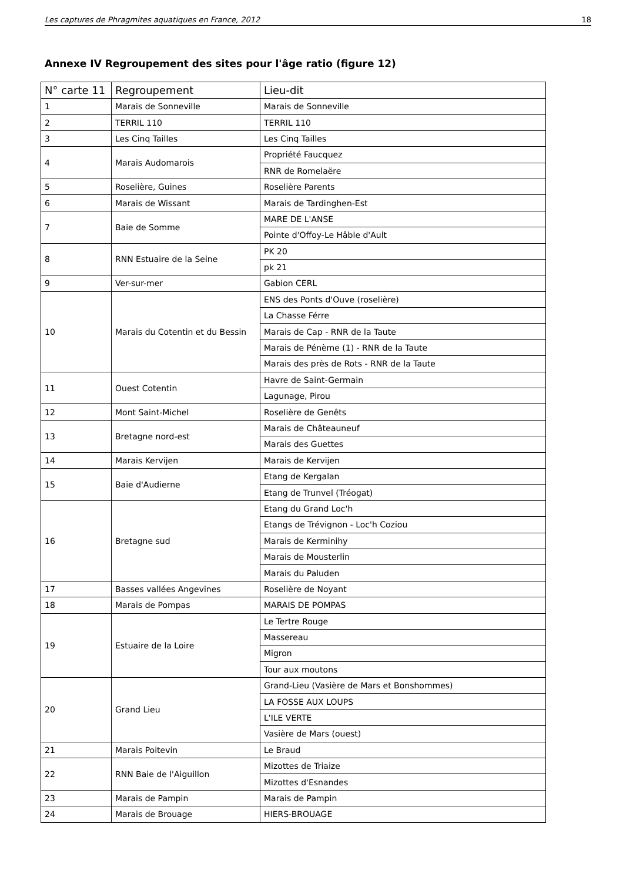Les captures de Phragmites aquatiques en France, 2012 18
Annexe IV Regroupement des sites pour l'âge ratio (figure 12)
| N° carte 11 | Regroupement | Lieu-dit |
| --- | --- | --- |
| 1 | Marais de Sonneville | Marais de Sonneville |
| 2 | TERRIL 110 | TERRIL 110 |
| 3 | Les Cinq Tailles | Les Cinq Tailles |
| 4 | Marais Audomarois | Propriété Faucquez |
| | | RNR de Romelaëre |
| 5 | Roselière, Guines | Roselière Parents |
| 6 | Marais de Wissant | Marais de Tardinghen-Est |
| 7 | Baie de Somme | MARE DE L'ANSE |
| | | Pointe d'Offoy-Le Hâble d'Ault |
| 8 | RNN Estuaire de la Seine | PK 20 |
| | | pk 21 |
| 9 | Ver-sur-mer | Gabion CERL |
| 10 | Marais du Cotentin et du Bessin | ENS des Ponts d'Ouve (roselière) |
| | | La Chasse Férre |
| | | Marais de Cap - RNR de la Taute |
| | | Marais de Pénème (1) - RNR de la Taute |
| | | Marais des près de Rots - RNR de la Taute |
| 11 | Ouest Cotentin | Havre de Saint-Germain |
| | | Lagunage, Pirou |
| 12 | Mont Saint-Michel | Roselière de Genêts |
| 13 | Bretagne nord-est | Marais de Châteauneuf |
| | | Marais des Guettes |
| 14 | Marais Kervijen | Marais de Kervijen |
| 15 | Baie d'Audierne | Etang de Kergalan |
| | | Etang de Trunvel (Tréogat) |
| 16 | Bretagne sud | Etang du Grand Loc'h |
| | | Etangs de Trévignon - Loc'h Coziou |
| | | Marais de Kerminihy |
| | | Marais de Mousterlin |
| | | Marais du Paluden |
| 17 | Basses vallées Angevines | Roselière de Noyant |
| 18 | Marais de Pompas | MARAIS DE POMPAS |
| 19 | Estuaire de la Loire | Le Tertre Rouge |
| | | Massereau |
| | | Migron |
| | | Tour aux moutons |
| 20 | Grand Lieu | Grand-Lieu (Vasière de Mars et Bonshommes) |
| | | LA FOSSE AUX LOUPS |
| | | L'ILE VERTE |
| | | Vasière de Mars (ouest) |
| 21 | Marais Poitevin | Le Braud |
| 22 | RNN Baie de l'Aiguillon | Mizottes de Triaize |
| | | Mizottes d'Esnandes |
| 23 | Marais de Pampin | Marais de Pampin |
| 24 | Marais de Brouage | HIERS-BROUAGE |